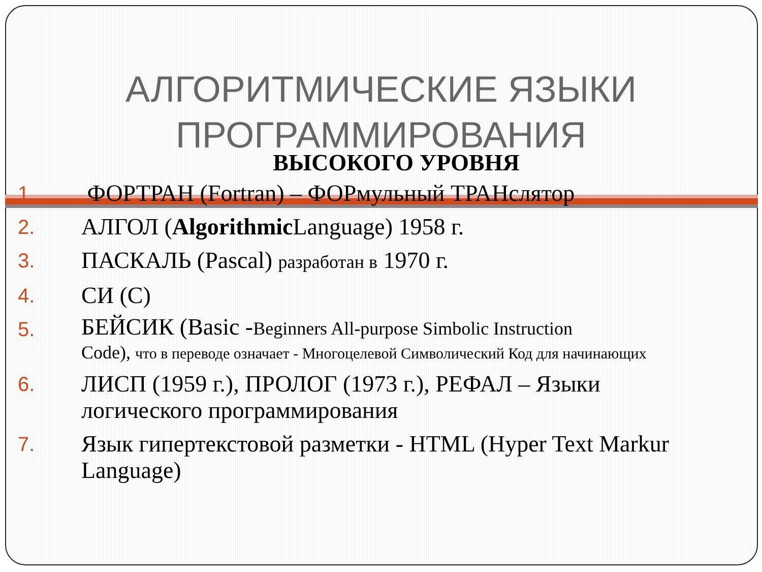АЛГОРИТМИЧЕСКИЕ ЯЗЫКИ
ПРОГРАММИРОВАНИЯ
ВЫСОКОГО УРОВНЯ
1. ФОРТРАН (Fortran) – ФОРмульный ТРАНслятор
2. АЛГОЛ (Algorithmic Language) 1958 г.
3. ПАСКАЛЬ (Pascal) разработан в 1970 г.
4. СИ (С)
5. БЕЙСИК (Basic -Beginners All-purpose Simbolic Instruction
Code), что в переводе означает - Многоцелевой Символический Код для начинающих
6. ЛИСП (1959 г.), ПРОЛОГ (1973 г.), РЕФАЛ – Языки логического программирования
7. Язык гипертекстовой разметки - HTML (Hyper Text Markur Language)